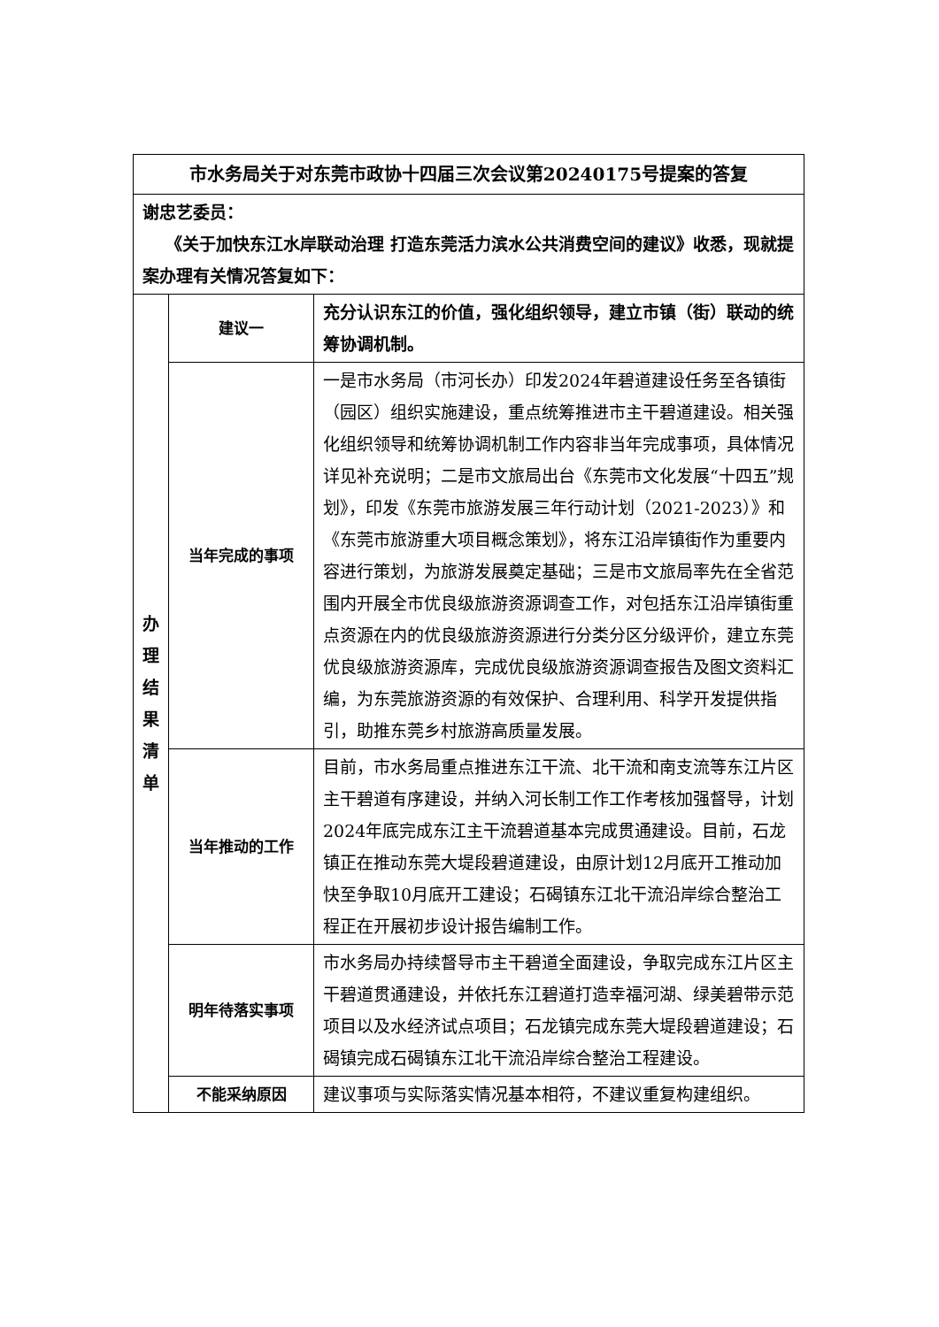| 市水务局关于对东莞市政协十四届三次会议第20240175号提案的答复 | | |
| 谢忠艺委员： 《关于加快东江水岸联动治理 打造东莞活力滨水公共消费空间的建议》收悉，现就提案办理有关情况答复如下： | | |
| 办 理 结 果 清 单 | 建议一 | 充分认识东江的价值，强化组织领导，建立市镇（街）联动的统筹协调机制。 |
| | 当年完成的事项 | 一是市水务局（市河长办）印发2024年碧道建设任务至各镇街（园区）组织实施建设，重点统筹推进市主干碧道建设。相关强化组织领导和统筹协调机制工作内容非当年完成事项，具体情况详见补充说明；二是市文旅局出台《东莞市文化发展“十四五”规划》，印发《东莞市旅游发展三年行动计划（2021-2023）》和《东莞市旅游重大项目概念策划》，将东江沿岸镇街作为重要内容进行策划，为旅游发展奠定基础；三是市文旅局率先在全省范围内开展全市优良级旅游资源调查工作，对包括东江沿岸镇街重点资源在内的优良级旅游资源进行分类分区分级评价，建立东莞优良级旅游资源库，完成优良级旅游资源调查报告及图文资料汇编，为东莞旅游资源的有效保护、合理利用、科学开发提供指引，助推东莞乡村旅游高质量发展。 |
| | 当年推动的工作 | 目前，市水务局重点推进东江干流、北干流和南支流等东江片区主干碧道有序建设，并纳入河长制工作工作考核加强督导，计划2024年底完成东江主干流碧道基本完成贯通建设。目前，石龙镇正在推动东莞大堤段碧道建设，由原计划12月底开工推动加快至争取10月底开工建设；石碣镇东江北干流沿岸综合整治工程正在开展初步设计报告编制工作。 |
| | 明年待落实事项 | 市水务局办持续督导市主干碧道全面建设，争取完成东江片区主干碧道贯通建设，并依托东江碧道打造幸福河湖、绿美碧带示范项目以及水经济试点项目；石龙镇完成东莞大堤段碧道建设；石碣镇完成石碣镇东江北干流沿岸综合整治工程建设。 |
| | 不能采纳原因 | 建议事项与实际落实情况基本相符，不建议重复构建组织。 |